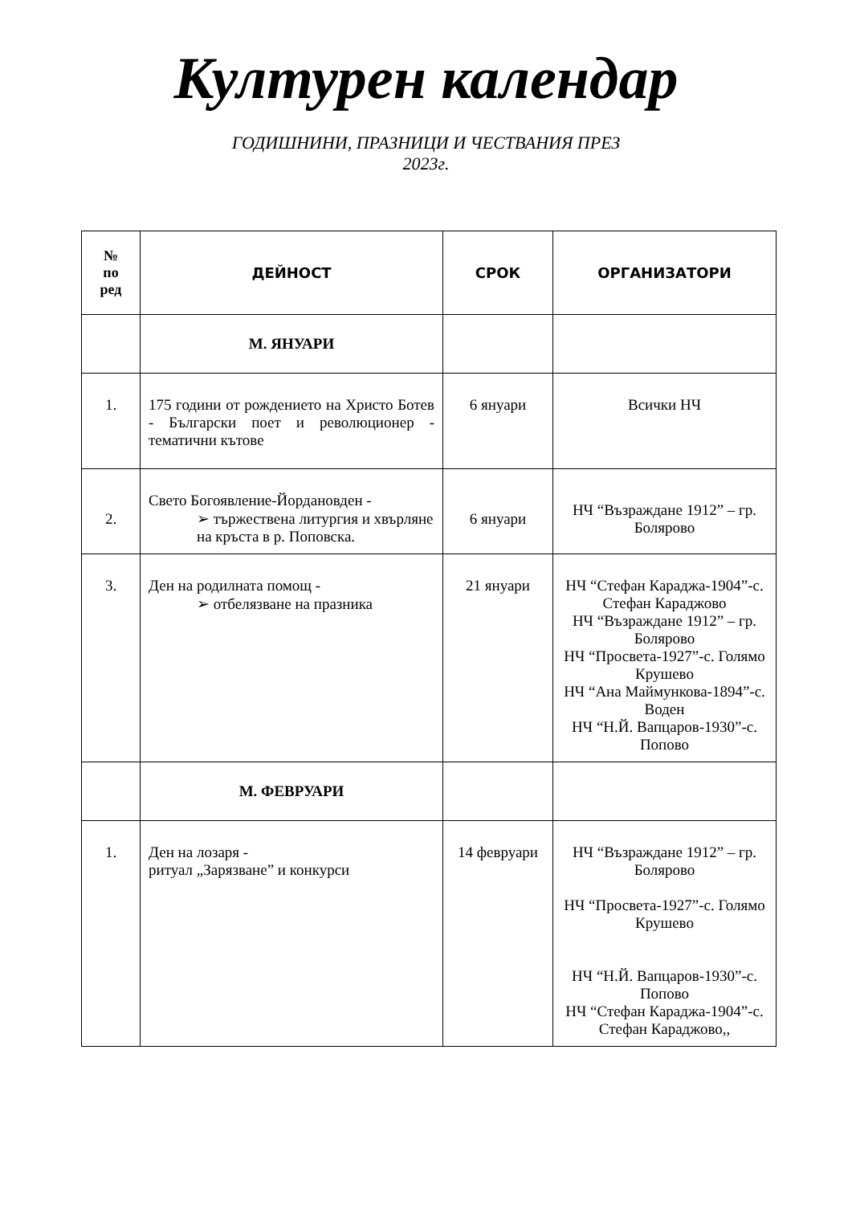Културен календар
ГОДИШНИНИ, ПРАЗНИЦИ И ЧЕСТВАНИЯ ПРЕЗ
2023г.
| № по ред | ДЕЙНОСТ | СРОК | ОРГАНИЗАТОРИ |
| --- | --- | --- | --- |
| | М. ЯНУАРИ | | |
| 1. | 175 години от рождението на Христо Ботев - Български поет и революционер - тематични кътове | 6 януари | Всички НЧ |
| 2. | Свето Богоявление-Йордановден - ➢ тържествена литургия и хвърляне на кръста в р. Поповска. | 6 януари | НЧ “Възраждане 1912” – гр. Болярово |
| 3. | Ден на родилната помощ - ➢ отбелязване на празника | 21 януари | НЧ “Стефан Караджа-1904”-с. Стефан Караджово НЧ “Възраждане 1912” – гр. Болярово НЧ “Просвета-1927”-с. Голямо Крушево НЧ “Ана Маймункова-1894”-с. Воден НЧ “Н.Й. Вапцаров-1930”-с. Попово |
| | М. ФЕВРУАРИ | | |
| 1. | Ден на лозаря - ритуал „Зарязване” и конкурси | 14 февруари | НЧ “Възраждане 1912” – гр. Болярово НЧ “Просвета-1927”-с. Голямо Крушево НЧ “Н.Й. Вапцаров-1930”-с. Попово НЧ “Стефан Караджа-1904”-с. Стефан Караджово,, |